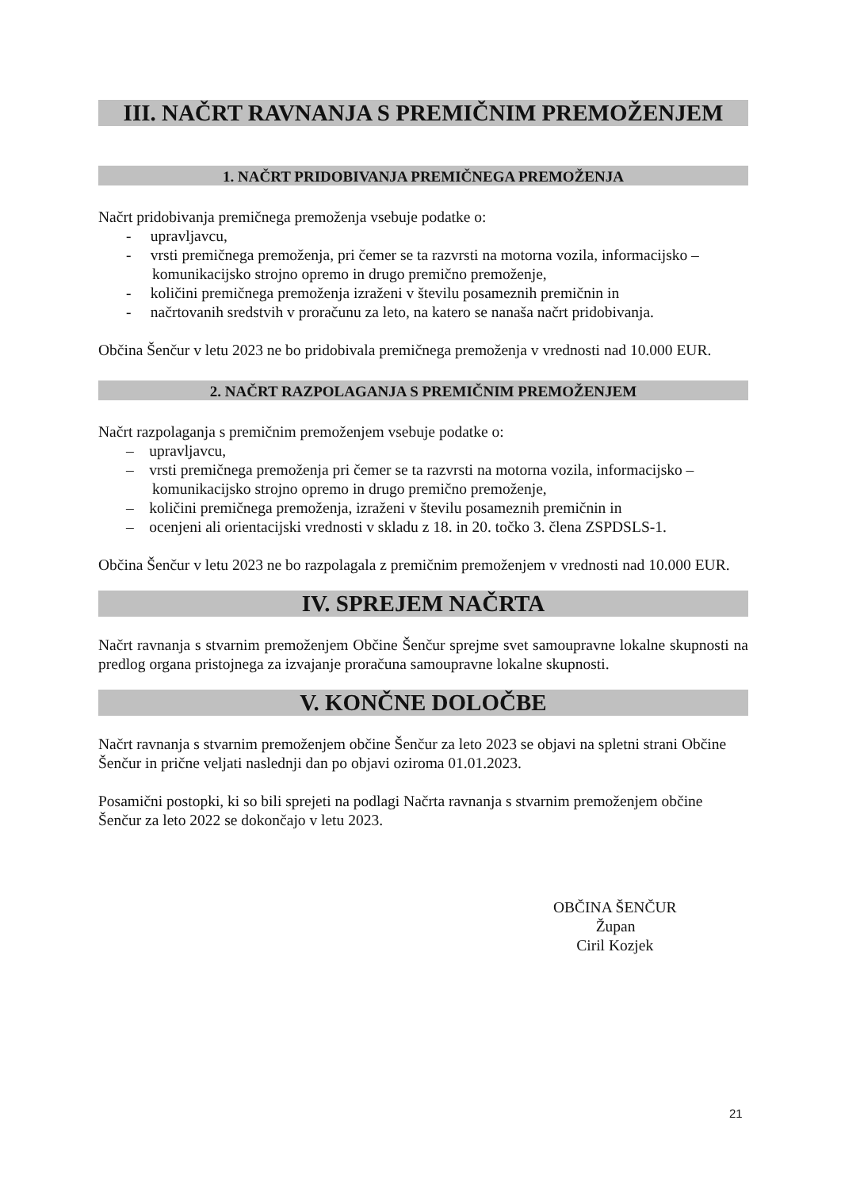III. NAČRT RAVNANJA S PREMIČNIM PREMOŽENJEM
1. NAČRT PRIDOBIVANJA PREMIČNEGA PREMOŽENJA
Načrt pridobivanja premičnega premoženja vsebuje podatke o:
- upravljavcu,
- vrsti premičnega premoženja, pri čemer se ta razvrsti na motorna vozila, informacijsko – komunikacijsko strojno opremo in drugo premično premoženje,
- količini premičnega premoženja izraženi v številu posameznih premičnin in
- načrtovanih sredstvih v proračunu za leto, na katero se nanaša načrt pridobivanja.
Občina Šenčur v letu 2023 ne bo pridobivala premičnega premoženja v vrednosti nad 10.000 EUR.
2. NAČRT RAZPOLAGANJA S PREMIČNIM PREMOŽENJEM
Načrt razpolaganja s premičnim premoženjem vsebuje podatke o:
– upravljavcu,
– vrsti premičnega premoženja pri čemer se ta razvrsti na motorna vozila, informacijsko – komunikacijsko strojno opremo in drugo premično premoženje,
– količini premičnega premoženja, izraženi v številu posameznih premičnin in
– ocenjeni ali orientacijski vrednosti v skladu z 18. in 20. točko 3. člena ZSPDSLS-1.
Občina Šenčur v letu 2023 ne bo razpolagala z premičnim premoženjem v vrednosti nad 10.000 EUR.
IV. SPREJEM NAČRTA
Načrt ravnanja s stvarnim premoženjem Občine Šenčur sprejme svet samoupravne lokalne skupnosti na predlog organa pristojnega za izvajanje proračuna samoupravne lokalne skupnosti.
V. KONČNE DOLOČBE
Načrt ravnanja s stvarnim premoženjem občine Šenčur za leto 2023 se objavi na spletni strani Občine Šenčur in prične veljati naslednji dan po objavi oziroma 01.01.2023.
Posamični postopki, ki so bili sprejeti na podlagi Načrta ravnanja s stvarnim premoženjem občine Šenčur za leto 2022 se dokončajo v letu 2023.
OBČINA ŠENČUR
Župan
Ciril Kozjek
21